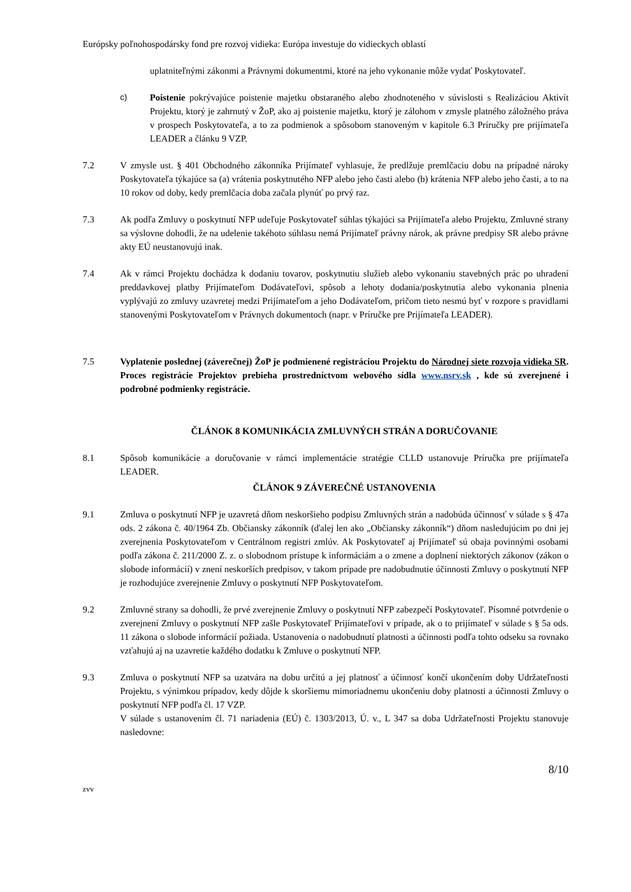Európsky poľnohospodársky fond pre rozvoj vidieka: Európa investuje do vidieckych oblastí
uplatniteľnými zákonmi a Právnymi dokumentmi, ktoré na jeho vykonanie môže vydať Poskytovateľ.
c) Poistenie pokrývajúce poistenie majetku obstaraného alebo zhodnoteného v súvislosti s Realizáciou Aktivít Projektu, ktorý je zahrnutý v ŽoP, ako aj poistenie majetku, ktorý je zálohom v zmysle platného záložného práva v prospech Poskytovateľa, a to za podmienok a spôsobom stanoveným v kapitole 6.3 Príručky pre prijímateľa LEADER a článku 9 VZP.
7.2 V zmysle ust. § 401 Obchodného zákonníka Prijímateľ vyhlasuje, že predlžuje premlčaciu dobu na prípadné nároky Poskytovateľa týkajúce sa (a) vrátenia poskytnutého NFP alebo jeho časti alebo (b) krátenia NFP alebo jeho časti, a to na 10 rokov od doby, kedy premlčacia doba začala plynúť po prvý raz.
7.3 Ak podľa Zmluvy o poskytnutí NFP udeľuje Poskytovateľ súhlas týkajúci sa Prijímateľa alebo Projektu, Zmluvné strany sa výslovne dohodli, že na udelenie takéhoto súhlasu nemá Prijímateľ právny nárok, ak právne predpisy SR alebo právne akty EÚ neustanovujú inak.
7.4 Ak v rámci Projektu dochádza k dodaniu tovarov, poskytnutiu služieb alebo vykonaniu stavebných prác po uhradení preddavkovej platby Prijímateľom Dodávateľovi, spôsob a lehoty dodania/poskytnutia alebo vykonania plnenia vyplývajú zo zmluvy uzavretej medzi Prijímateľom a jeho Dodávateľom, pričom tieto nesmú byť v rozpore s pravidlami stanovenými Poskytovateľom v Právnych dokumentoch (napr. v Príručke pre Prijímateľa LEADER).
7.5 Vyplatenie poslednej (záverečnej) ŽoP je podmienené registráciou Projektu do Národnej siete rozvoja vidieka SR. Proces registrácie Projektov prebieha prostredníctvom webového sídla www.nsrv.sk , kde sú zverejnené i podrobné podmienky registrácie.
ČLÁNOK 8 KOMUNIKÁCIA ZMLUVNÝCH STRÁN A DORUČOVANIE
8.1 Spôsob komunikácie a doručovanie v rámci implementácie stratégie CLLD ustanovuje Príručka pre prijímateľa LEADER.
ČLÁNOK 9 ZÁVEREČNÉ USTANOVENIA
9.1 Zmluva o poskytnutí NFP je uzavretá dňom neskoršieho podpisu Zmluvných strán a nadobúda účinnosť v súlade s § 47a ods. 2 zákona č. 40/1964 Zb. Občiansky zákonník (ďalej len ako „Občiansky zákonník“) dňom nasledujúcim po dni jej zverejnenia Poskytovateľom v Centrálnom registri zmlúv. Ak Poskytovateľ aj Prijímateľ sú obaja povinnými osobami podľa zákona č. 211/2000 Z. z. o slobodnom prístupe k informáciám a o zmene a doplnení niektorých zákonov (zákon o slobode informácií) v znení neskorších predpisov, v takom prípade pre nadobudnutie účinnosti Zmluvy o poskytnutí NFP je rozhodujúce zverejnenie Zmluvy o poskytnutí NFP Poskytovateľom.
9.2 Zmluvné strany sa dohodli, že prvé zverejnenie Zmluvy o poskytnutí NFP zabezpečí Poskytovateľ. Písomné potvrdenie o zverejnení Zmluvy o poskytnutí NFP zašle Poskytovateľ Prijímateľovi v prípade, ak o to prijímateľ v súlade s § 5a ods. 11 zákona o slobode informácií požiada. Ustanovenia o nadobudnutí platnosti a účinnosti podľa tohto odseku sa rovnako vzťahujú aj na uzavretie každého dodatku k Zmluve o poskytnutí NFP.
9.3 Zmluva o poskytnutí NFP sa uzatvára na dobu určitú a jej platnosť a účinnosť končí ukončením doby Udržateľnosti Projektu, s výnimkou prípadov, kedy dôjde k skoršiemu mimoriadnemu ukončeniu doby platnosti a účinnosti Zmluvy o poskytnutí NFP podľa čl. 17 VZP.
V súlade s ustanovením čl. 71 nariadenia (EÚ) č. 1303/2013, Ú. v., L 347 sa doba Udržateľnosti Projektu stanovuje nasledovne:
8/10
zvv